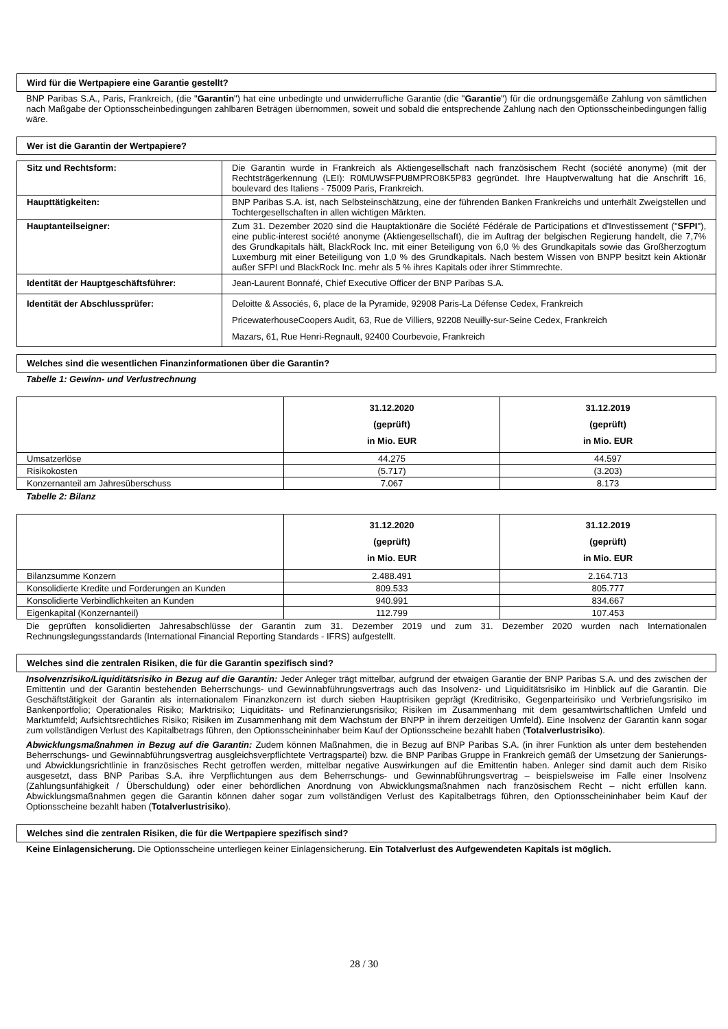Wird für die Wertpapiere eine Garantie gestellt?
BNP Paribas S.A., Paris, Frankreich, (die "Garantin") hat eine unbedingte und unwiderrufliche Garantie (die "Garantie") für die ordnungsgemäße Zahlung von sämtlichen nach Maßgabe der Optionsscheinbedingungen zahlbaren Beträgen übernommen, soweit und sobald die entsprechende Zahlung nach den Optionsscheinbedingungen fällig wäre.
Wer ist die Garantin der Wertpapiere?
| Sitz und Rechtsform: | Die Garantin wurde in Frankreich als Aktiengesellschaft nach französischem Recht (société anonyme) (mit der Rechtsträgerkennung (LEI): R0MUWSFPU8MPRO8K5P83 gegründet. Ihre Hauptverwaltung hat die Anschrift 16, boulevard des Italiens - 75009 Paris, Frankreich. |
| Haupttätigkeiten: | BNP Paribas S.A. ist, nach Selbsteinschätzung, eine der führenden Banken Frankreichs und unterhält Zweigstellen und Tochtergesellschaften in allen wichtigen Märkten. |
| Hauptanteilseigner: | Zum 31. Dezember 2020 sind die Hauptaktionäre die Société Fédérale de Participations et d'Investissement (" SFPI "), eine public-interest société anonyme (Aktiengesellschaft), die im Auftrag der belgischen Regierung handelt, die 7,7% des Grundkapitals hält, BlackRock Inc. mit einer Beteiligung von 6,0 % des Grundkapitals sowie das Großherzogtum Luxemburg mit einer Beteiligung von 1,0 % des Grundkapitals. Nach bestem Wissen von BNPP besitzt kein Aktionär außer SFPI und BlackRock Inc. mehr als 5 % ihres Kapitals oder ihrer Stimmrechte. |
| Identität der Hauptgeschäftsführer: | Jean-Laurent Bonnafé, Chief Executive Officer der BNP Paribas S.A. |
| Identität der Abschlussprüfer: | Deloitte & Associés, 6, place de la Pyramide, 92908 Paris-La Défense Cedex, Frankreich PricewaterhouseCoopers Audit, 63, Rue de Villiers, 92208 Neuilly-sur-Seine Cedex, Frankreich Mazars, 61, Rue Henri-Regnault, 92400 Courbevoie, Frankreich |
Welches sind die wesentlichen Finanzinformationen über die Garantin?
Tabelle 1: Gewinn- und Verlustrechnung
| | 31.12.2020 (geprüft) in Mio. EUR | 31.12.2019 (geprüft) in Mio. EUR |
| --- | --- | --- |
| Umsatzerlöse | 44.275 | 44.597 |
| Risikokosten | (5.717) | (3.203) |
| Konzernanteil am Jahresüberschuss | 7.067 | 8.173 |
Tabelle 2: Bilanz
| | 31.12.2020 (geprüft) in Mio. EUR | 31.12.2019 (geprüft) in Mio. EUR |
| --- | --- | --- |
| Bilanzsumme Konzern | 2.488.491 | 2.164.713 |
| Konsolidierte Kredite und Forderungen an Kunden | 809.533 | 805.777 |
| Konsolidierte Verbindlichkeiten an Kunden | 940.991 | 834.667 |
| Eigenkapital (Konzernanteil) | 112.799 | 107.453 |
Die geprüften konsolidierten Jahresabschlüsse der Garantin zum 31. Dezember 2019 und zum 31. Dezember 2020 wurden nach Internationalen Rechnungslegungsstandards (International Financial Reporting Standards - IFRS) aufgestellt.
Welches sind die zentralen Risiken, die für die Garantin spezifisch sind?
Insolvenzrisiko/Liquiditätsrisiko in Bezug auf die Garantin: Jeder Anleger trägt mittelbar, aufgrund der etwaigen Garantie der BNP Paribas S.A. und des zwischen der Emittentin und der Garantin bestehenden Beherrschungs- und Gewinnabführungsvertrags auch das Insolvenz- und Liquiditätsrisiko im Hinblick auf die Garantin. Die Geschäftstätigkeit der Garantin als internationalem Finanzkonzern ist durch sieben Hauptrisiken geprägt (Kreditrisiko, Gegenparteirisiko und Verbriefungsrisiko im Bankenportfolio; Operationales Risiko; Marktrisiko; Liquiditäts- und Refinanzierungsrisiko; Risiken im Zusammenhang mit dem gesamtwirtschaftlichen Umfeld und Marktumfeld; Aufsichtsrechtliches Risiko; Risiken im Zusammenhang mit dem Wachstum der BNPP in ihrem derzeitigen Umfeld). Eine Insolvenz der Garantin kann sogar zum vollständigen Verlust des Kapitalbetrags führen, den Optionsscheininhaber beim Kauf der Optionsscheine bezahlt haben (Totalverlustrisiko).
Abwicklungsmaßnahmen in Bezug auf die Garantin: Zudem können Maßnahmen, die in Bezug auf BNP Paribas S.A. (in ihrer Funktion als unter dem bestehenden Beherrschungs- und Gewinnabführungsvertrag ausgleichsverpflichtete Vertragspartei) bzw. die BNP Paribas Gruppe in Frankreich gemäß der Umsetzung der Sanierungs- und Abwicklungsrichtlinie in französisches Recht getroffen werden, mittelbar negative Auswirkungen auf die Emittentin haben. Anleger sind damit auch dem Risiko ausgesetzt, dass BNP Paribas S.A. ihre Verpflichtungen aus dem Beherrschungs- und Gewinnabführungsvertrag – beispielsweise im Falle einer Insolvenz (Zahlungsunfähigkeit / Überschuldung) oder einer behördlichen Anordnung von Abwicklungsmaßnahmen nach französischem Recht – nicht erfüllen kann. Abwicklungsmaßnahmen gegen die Garantin können daher sogar zum vollständigen Verlust des Kapitalbetrags führen, den Optionsscheininhaber beim Kauf der Optionsscheine bezahlt haben (Totalverlustrisiko).
Welches sind die zentralen Risiken, die für die Wertpapiere spezifisch sind?
Keine Einlagensicherung. Die Optionsscheine unterliegen keiner Einlagensicherung. Ein Totalverlust des Aufgewendeten Kapitals ist möglich.
28 / 30